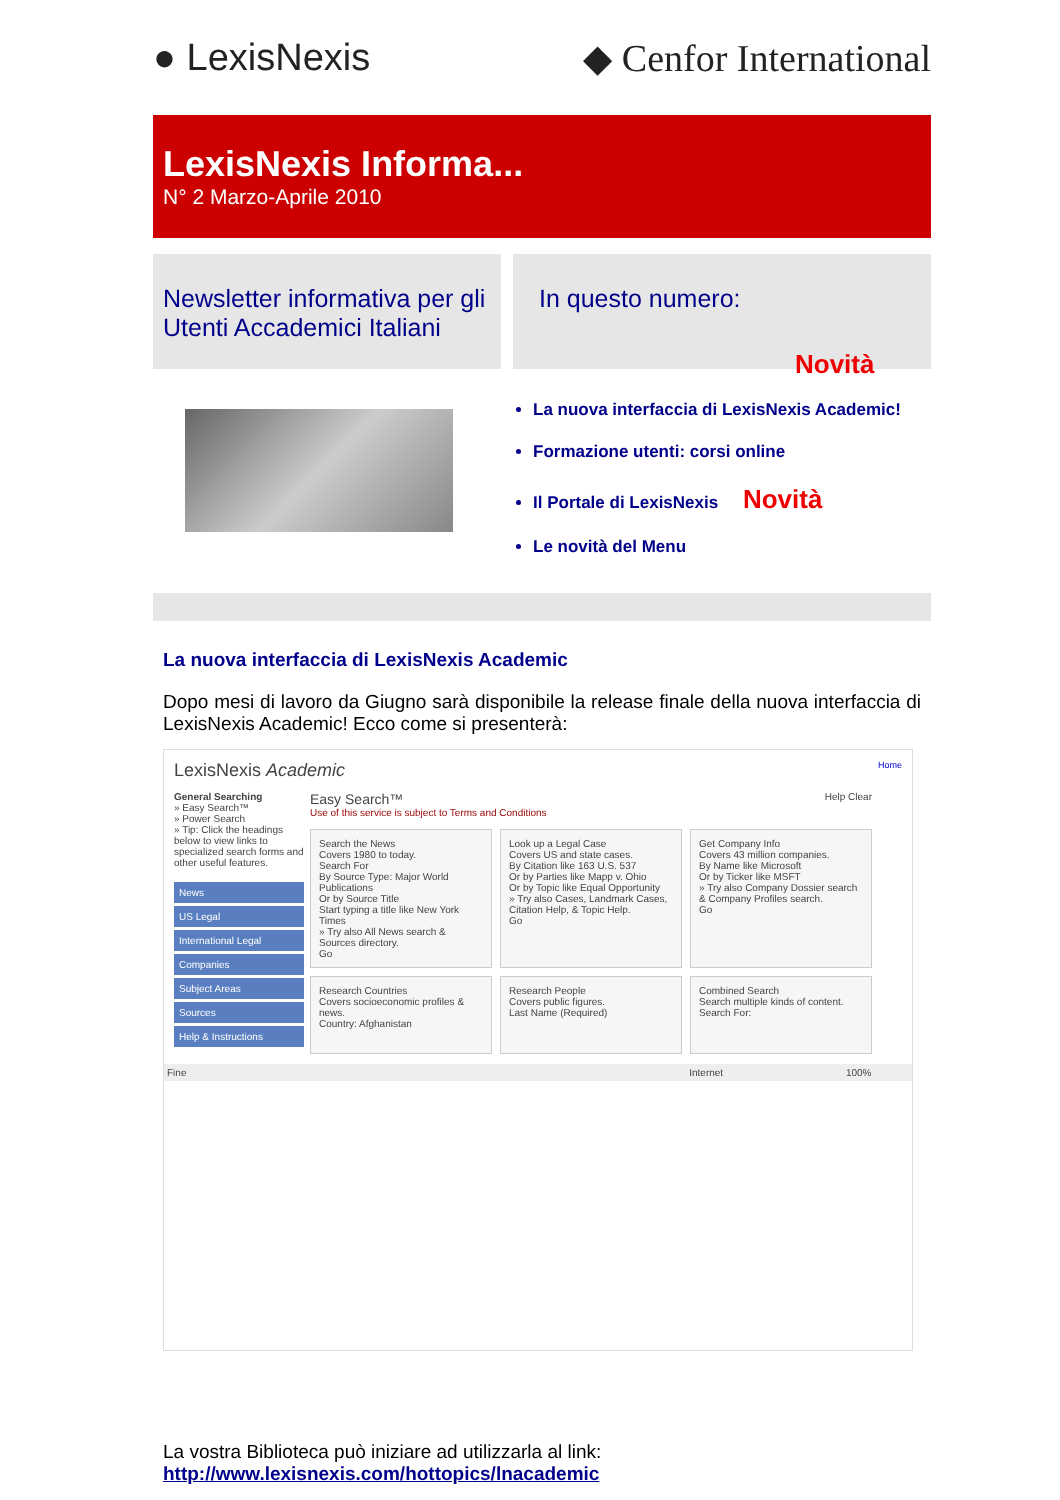● LexisNexis ◆ Cenfor International
LexisNexis Informa...
N° 2 Marzo-Aprile 2010
Newsletter informativa per gli Utenti Accademici Italiani
In questo numero:
Novità
La nuova interfaccia di LexisNexis Academic!
Formazione utenti: corsi online
Il Portale di LexisNexis Novità
Le novità del Menu
La nuova interfaccia di LexisNexis Academic
Dopo mesi di lavoro da Giugno sarà disponibile la release finale della nuova interfaccia di LexisNexis Academic! Ecco come si presenterà:
LexisNexis Academic Home
General Searching
» Easy Search™
» Power Search
» Tip: Click the headings below to view links to specialized search forms and other useful features.
News
US Legal
International Legal
Companies
Subject Areas
Sources
Help & Instructions
Easy Search™ Help Clear
Use of this service is subject to Terms and Conditions
Search the News
Covers 1980 to today.
Search For
By Source Type: Major World Publications
Or by Source Title
Start typing a title like New York Times
» Try also All News search & Sources directory.
Go
Look up a Legal Case
Covers US and state cases.
By Citation like 163 U.S. 537
Or by Parties like Mapp v. Ohio
Or by Topic like Equal Opportunity
» Try also Cases, Landmark Cases, Citation Help, & Topic Help.
Go
Get Company Info
Covers 43 million companies.
By Name like Microsoft
Or by Ticker like MSFT
» Try also Company Dossier search & Company Profiles search.
Go
Research Countries
Covers socioeconomic profiles & news.
Country: Afghanistan
Research People
Covers public figures.
Last Name (Required)
Combined Search
Search multiple kinds of content.
Search For:
Fine Internet 100%
La vostra Biblioteca può iniziare ad utilizzarla al link:
http://www.lexisnexis.com/hottopics/lnacademic